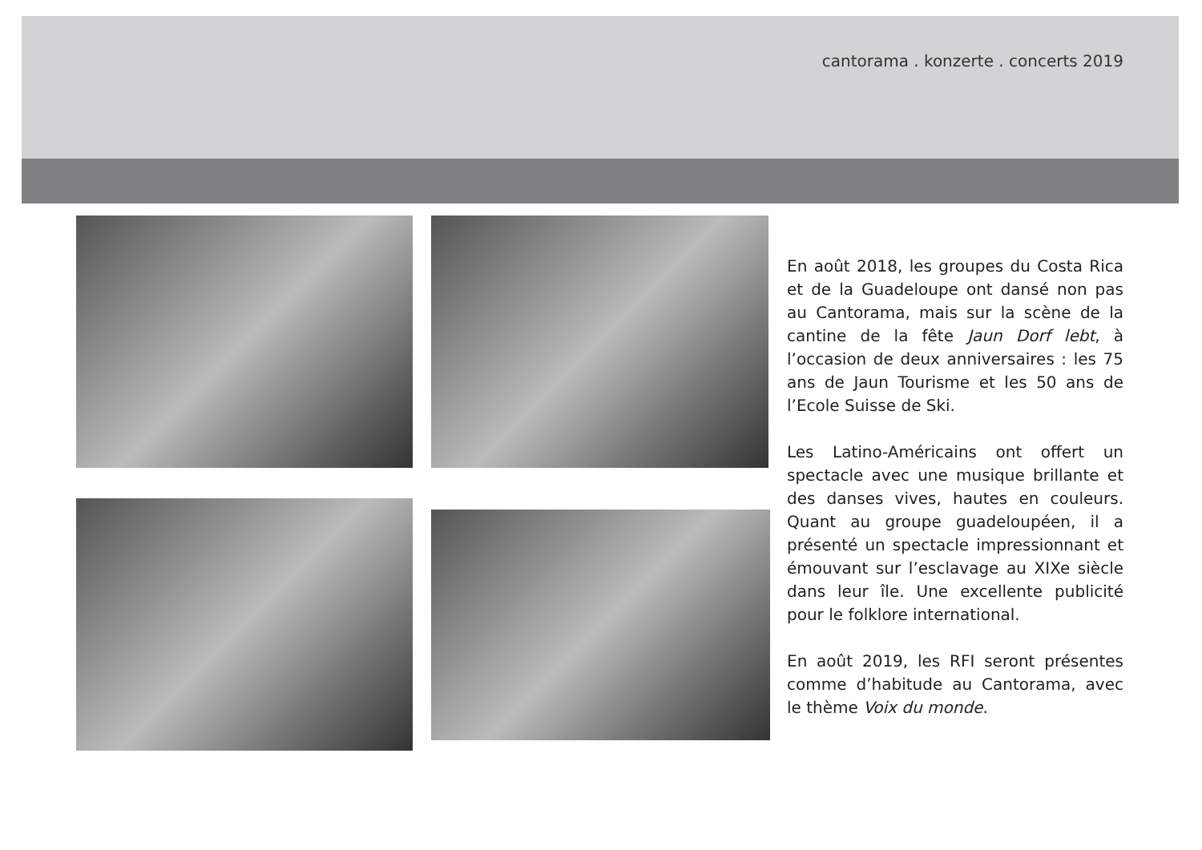cantorama . konzerte . concerts 2019
En août 2018, les groupes du Costa Rica et de la Guadeloupe ont dansé non pas au Cantorama, mais sur la scène de la cantine de la fête Jaun Dorf lebt, à l’occasion de deux anniversaires : les 75 ans de Jaun Tourisme et les 50 ans de l’Ecole Suisse de Ski.
Les Latino-Américains ont offert un spectacle avec une musique brillante et des danses vives, hautes en couleurs. Quant au groupe guadeloupéen, il a présenté un spectacle impressionnant et émouvant sur l’esclavage au XIXe siècle dans leur île. Une excellente publicité pour le folklore international.
En août 2019, les RFI seront présentes comme d’habitude au Cantorama, avec le thème Voix du monde.